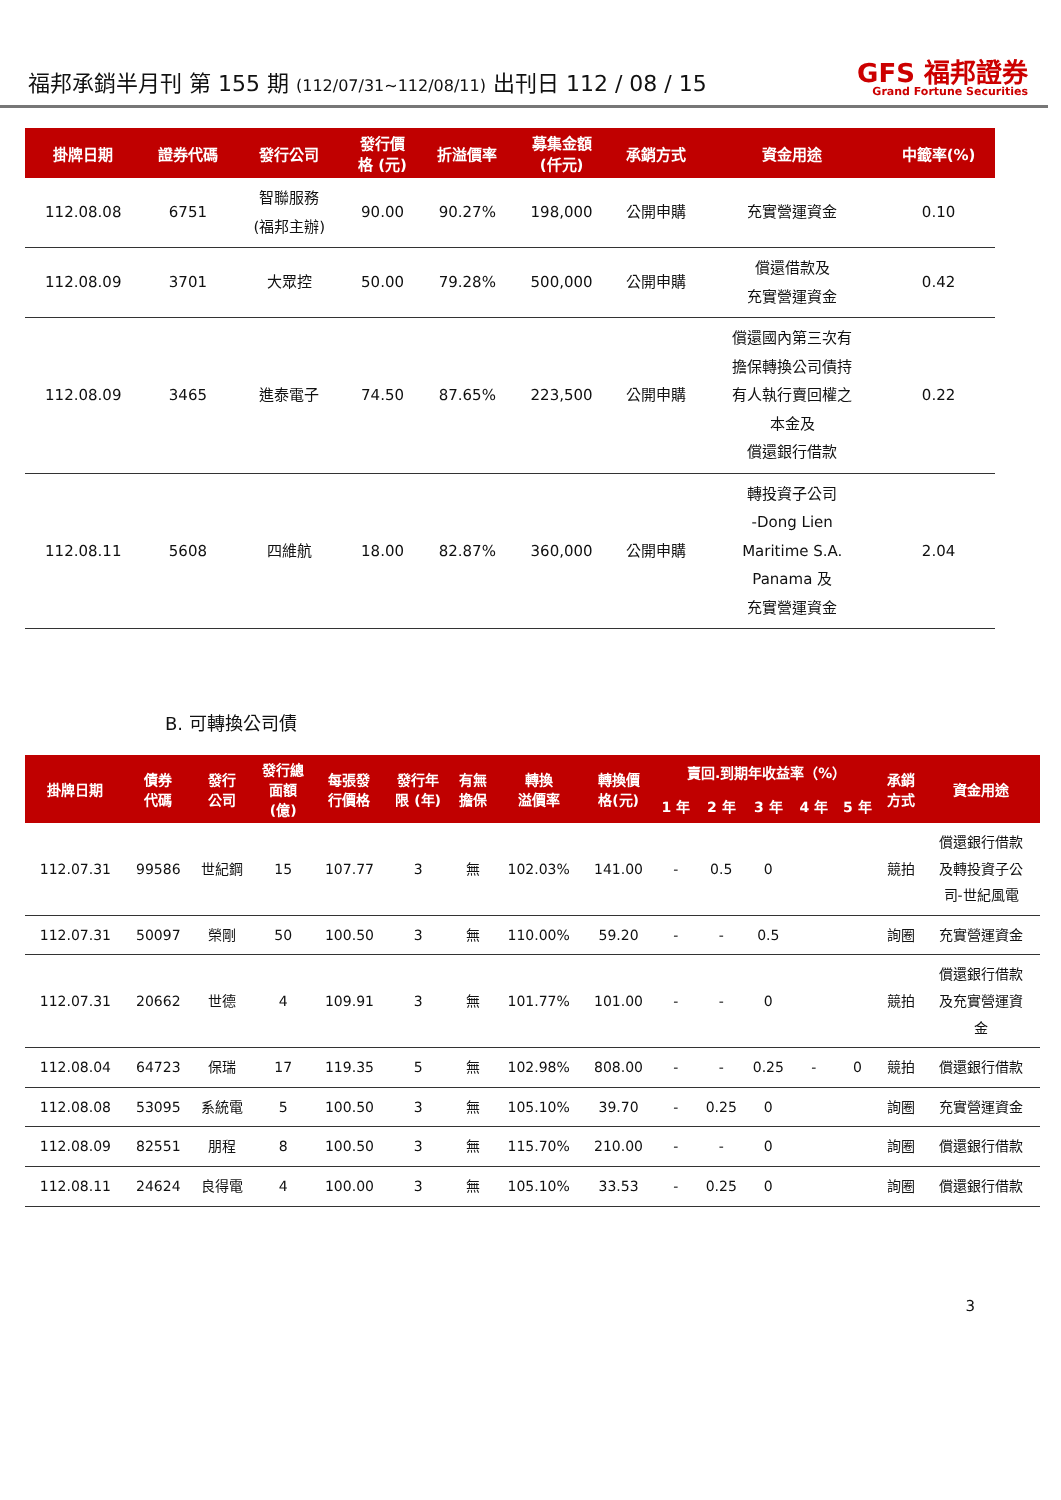福邦承銷半月刊 第 155 期 (112/07/31~112/08/11) 出刊日 112 / 08 / 15
GFS 福邦證券
Grand Fortune Securities
| 掛牌日期 | 證券代碼 | 發行公司 | 發行價 格 (元) | 折溢價率 | 募集金額 (仟元) | 承銷方式 | 資金用途 | 中籤率(%) |
| --- | --- | --- | --- | --- | --- | --- | --- | --- |
| 112.08.08 | 6751 | 智聯服務 (福邦主辦) | 90.00 | 90.27% | 198,000 | 公開申購 | 充實營運資金 | 0.10 |
| 112.08.09 | 3701 | 大眾控 | 50.00 | 79.28% | 500,000 | 公開申購 | 償還借款及 充實營運資金 | 0.42 |
| 112.08.09 | 3465 | 進泰電子 | 74.50 | 87.65% | 223,500 | 公開申購 | 償還國內第三次有 擔保轉換公司債持 有人執行賣回權之 本金及 償還銀行借款 | 0.22 |
| 112.08.11 | 5608 | 四維航 | 18.00 | 82.87% | 360,000 | 公開申購 | 轉投資子公司 -Dong Lien Maritime S.A. Panama 及 充實營運資金 | 2.04 |
B. 可轉換公司債
| 掛牌日期 | 債券 代碼 | 發行 公司 | 發行總 面額 (億) | 每張發 行價格 | 發行年 限 (年) | 有無 擔保 | 轉換 溢價率 | 轉換價 格(元) | 賣回.到期年收益率（%） | | | | | 承銷 方式 | 資金用途 |
| --- | --- | --- | --- | --- | --- | --- | --- | --- | --- | --- | --- | --- | --- | --- | --- |
| | | | | | | | | | 1 年 | 2 年 | 3 年 | 4 年 | 5 年 | | |
| 112.07.31 | 99586 | 世紀鋼 | 15 | 107.77 | 3 | 無 | 102.03% | 141.00 | - | 0.5 | 0 | | | 競拍 | 償還銀行借款 及轉投資子公 司-世紀風電 |
| 112.07.31 | 50097 | 榮剛 | 50 | 100.50 | 3 | 無 | 110.00% | 59.20 | - | - | 0.5 | | | 詢圈 | 充實營運資金 |
| 112.07.31 | 20662 | 世德 | 4 | 109.91 | 3 | 無 | 101.77% | 101.00 | - | - | 0 | | | 競拍 | 償還銀行借款 及充實營運資 金 |
| 112.08.04 | 64723 | 保瑞 | 17 | 119.35 | 5 | 無 | 102.98% | 808.00 | - | - | 0.25 | - | 0 | 競拍 | 償還銀行借款 |
| 112.08.08 | 53095 | 系統電 | 5 | 100.50 | 3 | 無 | 105.10% | 39.70 | - | 0.25 | 0 | | | 詢圈 | 充實營運資金 |
| 112.08.09 | 82551 | 朋程 | 8 | 100.50 | 3 | 無 | 115.70% | 210.00 | - | - | 0 | | | 詢圈 | 償還銀行借款 |
| 112.08.11 | 24624 | 良得電 | 4 | 100.00 | 3 | 無 | 105.10% | 33.53 | - | 0.25 | 0 | | | 詢圈 | 償還銀行借款 |
3